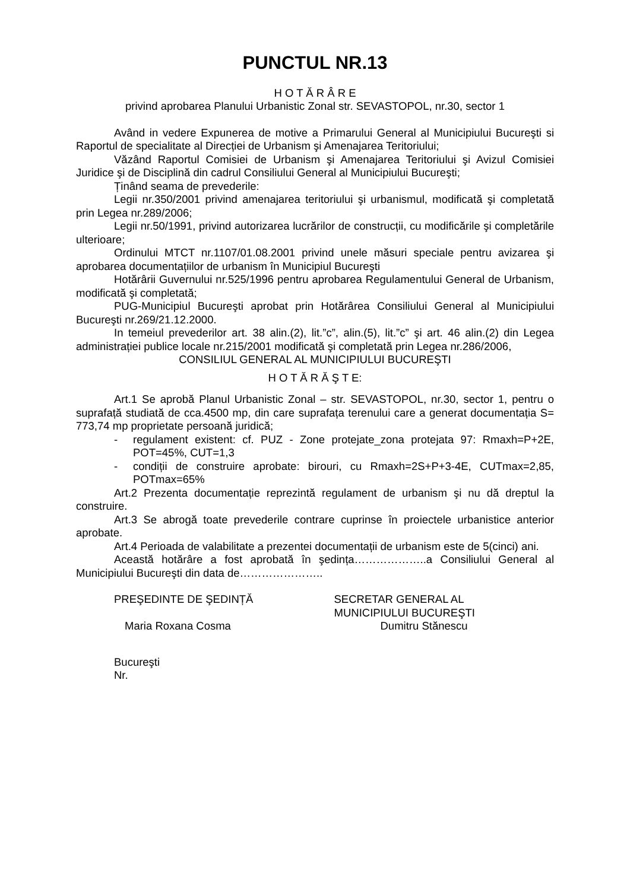PUNCTUL NR.13
H O T Ă R Â R E
privind aprobarea Planului Urbanistic Zonal str. SEVASTOPOL, nr.30, sector 1
Având in vedere Expunerea de motive a Primarului General al Municipiului Bucureşti si Raportul de specialitate al Direcției de Urbanism şi Amenajarea Teritoriului;
Văzând Raportul Comisiei de Urbanism şi Amenajarea Teritoriului şi Avizul Comisiei Juridice şi de Disciplină din cadrul Consiliului General al Municipiului Bucureşti;
Ținând seama de prevederile:
Legii nr.350/2001 privind amenajarea teritoriului şi urbanismul, modificată şi completată prin Legea nr.289/2006;
Legii nr.50/1991, privind autorizarea lucrărilor de construcții, cu modificările şi completările ulterioare;
Ordinului MTCT nr.1107/01.08.2001 privind unele măsuri speciale pentru avizarea şi aprobarea documentațiilor de urbanism în Municipiul Bucureşti
Hotărârii Guvernului nr.525/1996 pentru aprobarea Regulamentului General de Urbanism, modificată şi completată;
PUG-Municipiul Bucureşti aprobat prin Hotărârea Consiliului General al Municipiului Bucureşti nr.269/21.12.2000.
In temeiul prevederilor art. 38 alin.(2), lit.”c”, alin.(5), lit.”c” şi art. 46 alin.(2) din Legea administrației publice locale nr.215/2001 modificată şi completată prin Legea nr.286/2006,
CONSILIUL GENERAL AL MUNICIPIULUI BUCUREŞTI
H O T Ă R Ă Ş T E:
Art.1 Se aprobă Planul Urbanistic Zonal – str. SEVASTOPOL, nr.30, sector 1, pentru o suprafață studiată de cca.4500 mp, din care suprafața terenului care a generat documentația S= 773,74 mp proprietate persoană juridică;
- regulament existent: cf. PUZ - Zone protejate_zona protejata 97: Rmaxh=P+2E, POT=45%, CUT=1,3
- condiții de construire aprobate: birouri, cu Rmaxh=2S+P+3-4E, CUTmax=2,85, POTmax=65%
Art.2 Prezenta documentație reprezintă regulament de urbanism şi nu dă dreptul la construire.
Art.3 Se abrogă toate prevederile contrare cuprinse în proiectele urbanistice anterior aprobate.
Art.4 Perioada de valabilitate a prezentei documentații de urbanism este de 5(cinci) ani.
Această hotărâre a fost aprobată în şedința………………..a Consiliului General al Municipiului Bucureşti din data de…………………..
PREŞEDINTE DE ŞEDINȚĂ
Maria Roxana Cosma
SECRETAR GENERAL AL
MUNICIPIULUI BUCUREŞTI
Dumitru Stănescu
Bucureşti
Nr.